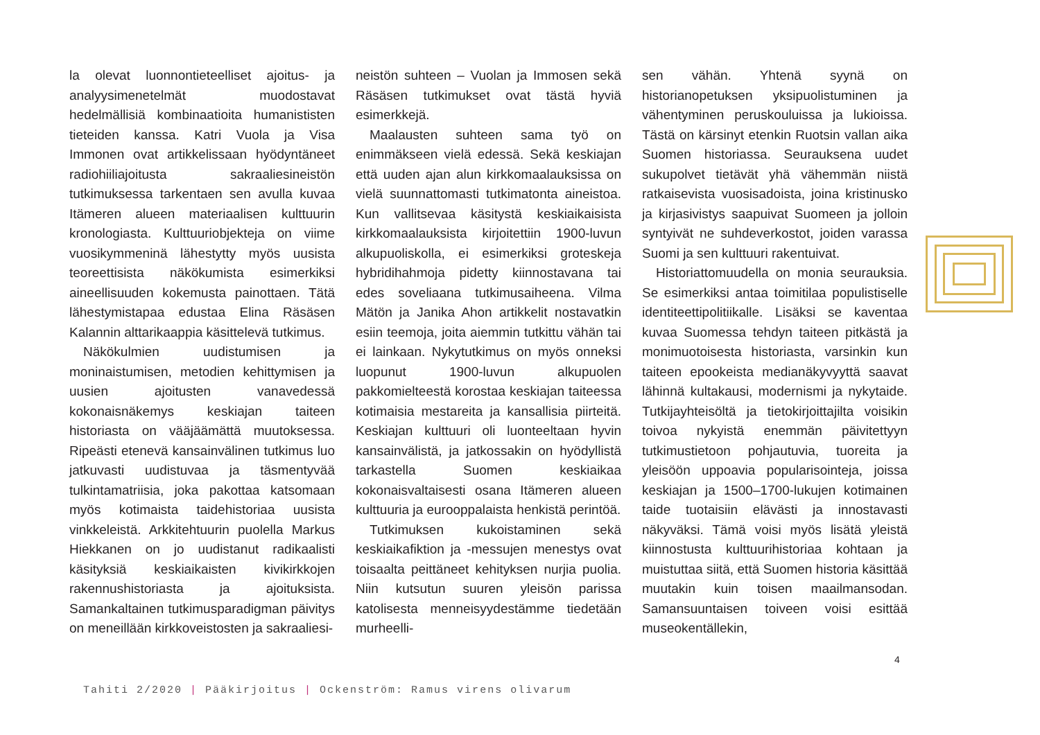la olevat luonnontieteelliset ajoitus- ja analyysimenetelmät muodostavat hedelmällisiä kombinaatioita humanististen tieteiden kanssa. Katri Vuola ja Visa Immonen ovat artikkelissaan hyödyntäneet radiohiiliajoitusta sakraaliesineistön tutkimuksessa tarkentaen sen avulla kuvaa Itämeren alueen materiaalisen kulttuurin kronologiasta. Kulttuuriobjekteja on viime vuosikymmeninä lähestytty myös uusista teoreettisista näkökumista esimerkiksi aineellisuuden kokemusta painottaen. Tätä lähestymistapaa edustaa Elina Räsäsen Kalannin alttarikaappia käsittelevä tutkimus.
Näkökulmien uudistumisen ja moninaistumisen, metodien kehittymisen ja uusien ajoitusten vanavedessä kokonaisnäkemys keskiajan taiteen historiasta on vääjäämättä muutoksessa. Ripeästi etenevä kansainvälinen tutkimus luo jatkuvasti uudistuvaa ja täsmentyvää tulkintamatriisia, joka pakottaa katsomaan myös kotimaista taidehistoriaa uusista vinkkeleistä. Arkkitehtuurin puolella Markus Hiekkanen on jo uudistanut radikaalisti käsityksiä keskiaikaisten kivikirkkojen rakennushistoriasta ja ajoituksista. Samankaltainen tutkimusparadigman päivitys on meneillään kirkkoveistosten ja sakraaliesi-
neistön suhteen – Vuolan ja Immosen sekä Räsäsen tutkimukset ovat tästä hyviä esimerkkejä.
Maalausten suhteen sama työ on enimmäkseen vielä edessä. Sekä keskiajan että uuden ajan alun kirkkomaalauksissa on vielä suunnattomasti tutkimatonta aineistoa. Kun vallitsevaa käsitystä keskiaikaisista kirkkomaalauksista kirjoitettiin 1900-luvun alkupuoliskolla, ei esimerkiksi groteskeja hybridihahmoja pidetty kiinnostavana tai edes soveliaana tutkimusaiheena. Vilma Mätön ja Janika Ahon artikkelit nostavatkin esiin teemoja, joita aiemmin tutkittu vähän tai ei lainkaan. Nykytutkimus on myös onneksi luopunut 1900-luvun alkupuolen pakkomielteestä korostaa keskiajan taiteessa kotimaisia mestareita ja kansallisia piirteitä. Keskiajan kulttuuri oli luonteeltaan hyvin kansainvälistä, ja jatkossakin on hyödyllistä tarkastella Suomen keskiaikaa kokonaisvaltaisesti osana Itämeren alueen kulttuuria ja eurooppalaista henkistä perintöä.
Tutkimuksen kukoistaminen sekä keskiaikafiktion ja -messujen menestys ovat toisaalta peittäneet kehityksen nurjia puolia. Niin kutsutun suuren yleisön parissa katolisesta menneisyydestämme tiedetään murheelli-
sen vähän. Yhtenä syynä on historianopetuksen yksipuolistuminen ja vähentyminen peruskouluissa ja lukioissa. Tästä on kärsinyt etenkin Ruotsin vallan aika Suomen historiassa. Seurauksena uudet sukupolvet tietävät yhä vähemmän niistä ratkaisevista vuosisadoista, joina kristinusko ja kirjasivistys saapuivat Suomeen ja jolloin syntyivät ne suhdeverkostot, joiden varassa Suomi ja sen kulttuuri rakentuivat.
Historiattomuudella on monia seurauksia. Se esimerkiksi antaa toimitilaa populistiselle identiteettipolitiikalle. Lisäksi se kaventaa kuvaa Suomessa tehdyn taiteen pitkästä ja monimuotoisesta historiasta, varsinkin kun taiteen epookeista medianäkyvyyttä saavat lähinnä kultakausi, modernismi ja nykytaide. Tutkijayhteisöltä ja tietokirjoittajilta voisikin toivoa nykyistä enemmän päivitettyyn tutkimustietoon pohjautuvia, tuoreita ja yleisöön uppoavia popularisointeja, joissa keskiajan ja 1500–1700-lukujen kotimainen taide tuotaisiin elävästi ja innostavasti näkyväksi. Tämä voisi myös lisätä yleistä kiinnostusta kulttuurihistoriaa kohtaan ja muistuttaa siitä, että Suomen historia käsittää muutakin kuin toisen maailmansodan. Samansuuntaisen toiveen voisi esittää museokentällekin,
4
Tahiti 2/2020 | Pääkirjoitus | Ockenström: Ramus virens olivarum